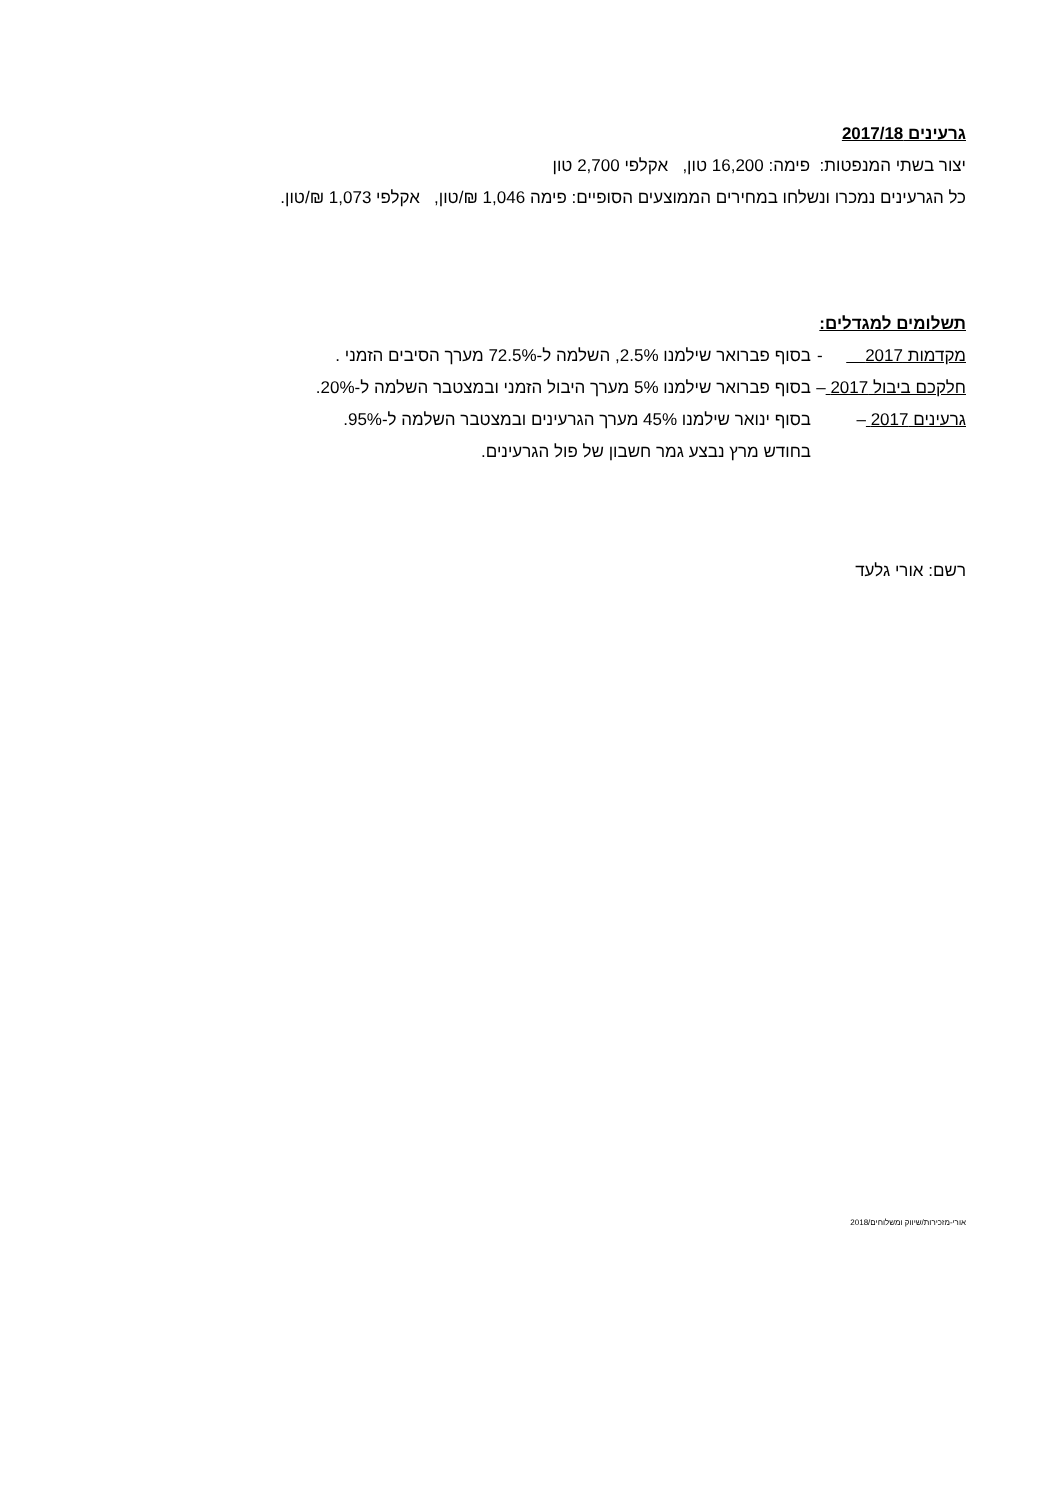גרעינים 2017/18
יצור בשתי המנפטות: פימה: 16,200 טון, אקלפי 2,700 טון
כל הגרעינים נמכרו ונשלחו במחירים הממוצעים הסופיים: פימה 1,046 ₪/טון, אקלפי 1,073 ₪/טון.
תשלומים למגדלים:
מקדמות 2017 - בסוף פברואר שילמנו 2.5%, השלמה ל-72.5% מערך הסיבים הזמני .
חלקכם ביבול 2017 – בסוף פברואר שילמנו 5% מערך היבול הזמני ובמצטבר השלמה ל-20%.
גרעינים 2017 – בסוף ינואר שילמנו 45% מערך הגרעינים ובמצטבר השלמה ל-95%.
בחודש מרץ נבצע גמר חשבון של פול הגרעינים.
רשם: אורי גלעד
אורי-מזכירות/שיווק ומשלוחים/2018